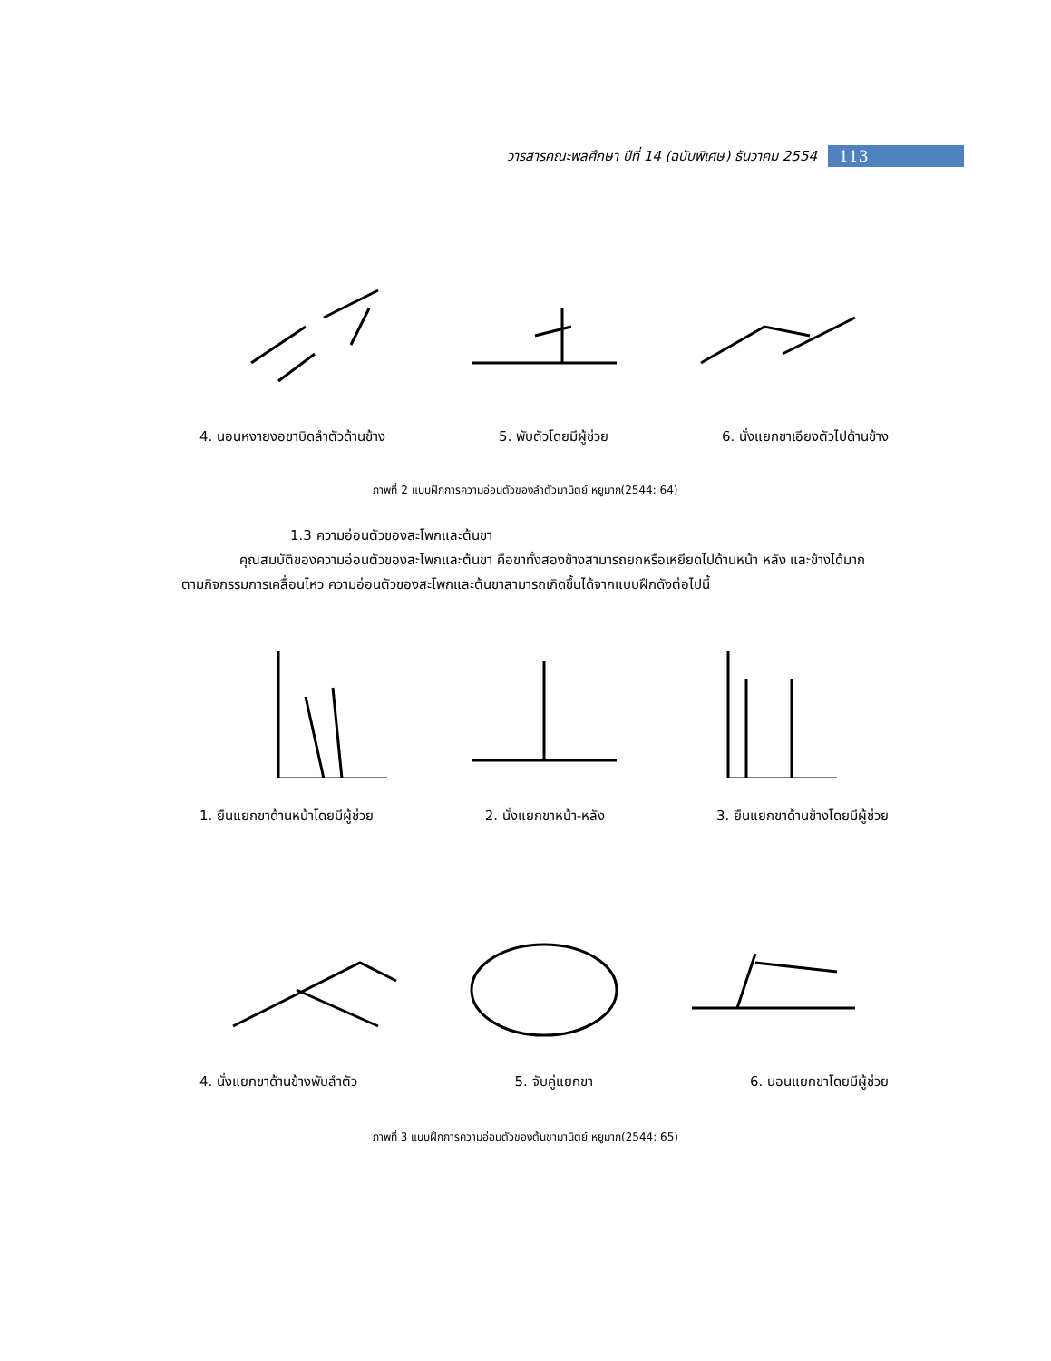วารสารคณะพลศึกษา ปีที่ 14 (ฉบับพิเศษ) ธันวาคม 2554
113
4. นอนหงายงอขาบิดลำตัวด้านข้าง 5. พับตัวโดยมีผู้ช่วย 6. นั่งแยกขาเอียงตัวไปด้านข้าง
ภาพที่ 2 แบบฝึกการความอ่อนตัวของลำตัวมานิตย์ หยูมาก(2544: 64)
1.3 ความอ่อนตัวของสะโพกและต้นขา
คุณสมบัติของความอ่อนตัวของสะโพกและต้นขา คือขาทั้งสองข้างสามารถยกหรือเหยียดไปด้านหน้า หลัง และข้างได้มากตามกิจกรรมการเคลื่อนไหว ความอ่อนตัวของสะโพกและต้นขาสามารถเกิดขึ้นได้จากแบบฝึกดังต่อไปนี้
1. ยืนแยกขาด้านหน้าโดยมีผู้ช่วย 2. นั่งแยกขาหน้า-หลัง 3. ยืนแยกขาด้านข้างโดยมีผู้ช่วย
4. นั่งแยกขาด้านข้างพับลำตัว 5. จับคู่แยกขา 6. นอนแยกขาโดยมีผู้ช่วย
ภาพที่ 3 แบบฝึกการความอ่อนตัวของต้นขามานิตย์ หยูมาก(2544: 65)